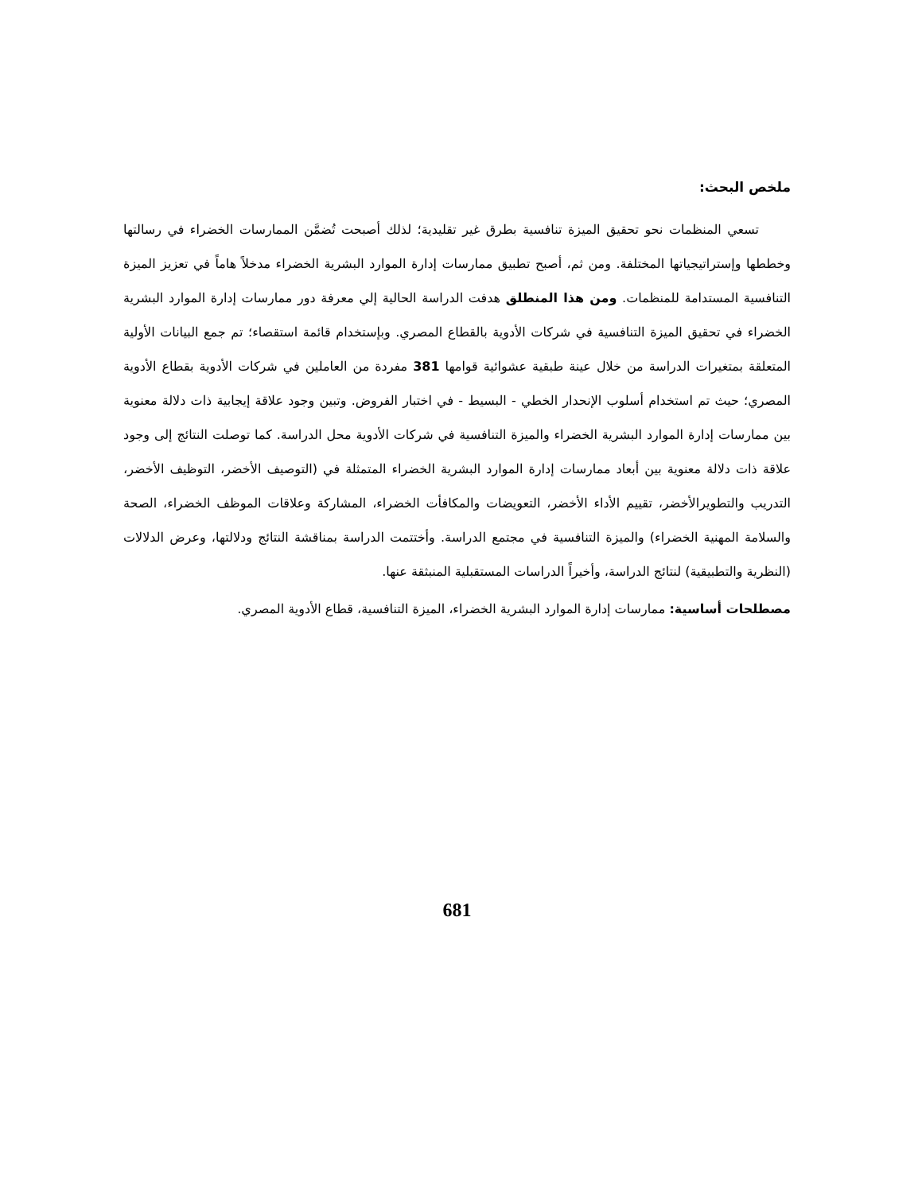ملخص البحث:
تسعي المنظمات نحو تحقيق الميزة تنافسية بطرق غير تقليدية؛ لذلك أصبحت تُضمَّن الممارسات الخضراء في رسالتها وخططها وإستراتيجياتها المختلفة. ومن ثم، أصبح تطبيق ممارسات إدارة الموارد البشرية الخضراء مدخلاً هاماً في تعزيز الميزة التنافسية المستدامة للمنظمات. ومن هذا المنطلق هدفت الدراسة الحالية إلي معرفة دور ممارسات إدارة الموارد البشرية الخضراء في تحقيق الميزة التنافسية في شركات الأدوية بالقطاع المصري. وبإستخدام قائمة استقصاء؛ تم جمع البيانات الأولية المتعلقة بمتغيرات الدراسة من خلال عينة طبقية عشوائية قوامها 381 مفردة من العاملين في شركات الأدوية بقطاع الأدوية المصري؛ حيث تم استخدام أسلوب الإنحدار الخطي - البسيط - في اختبار الفروض. وتبين وجود علاقة إيجابية ذات دلالة معنوية بين ممارسات إدارة الموارد البشرية الخضراء والميزة التنافسية في شركات الأدوية محل الدراسة. كما توصلت النتائج إلى وجود علاقة ذات دلالة معنوية بين أبعاد ممارسات إدارة الموارد البشرية الخضراء المتمثلة في (التوصيف الأخضر، التوظيف الأخضر، التدريب والتطويرالأخضر، تقييم الأداء الأخضر، التعويضات والمكافأت الخضراء، المشاركة وعلاقات الموظف الخضراء، الصحة والسلامة المهنية الخضراء) والميزة التنافسية في مجتمع الدراسة. وأختتمت الدراسة بمناقشة النتائج ودلالتها، وعرض الدلالات (النظرية والتطبيقية) لنتائج الدراسة، وأخيراً الدراسات المستقبلية المنبثقة عنها.
مصطلحات أساسية: ممارسات إدارة الموارد البشرية الخضراء، الميزة التنافسية، قطاع الأدوية المصري.
681